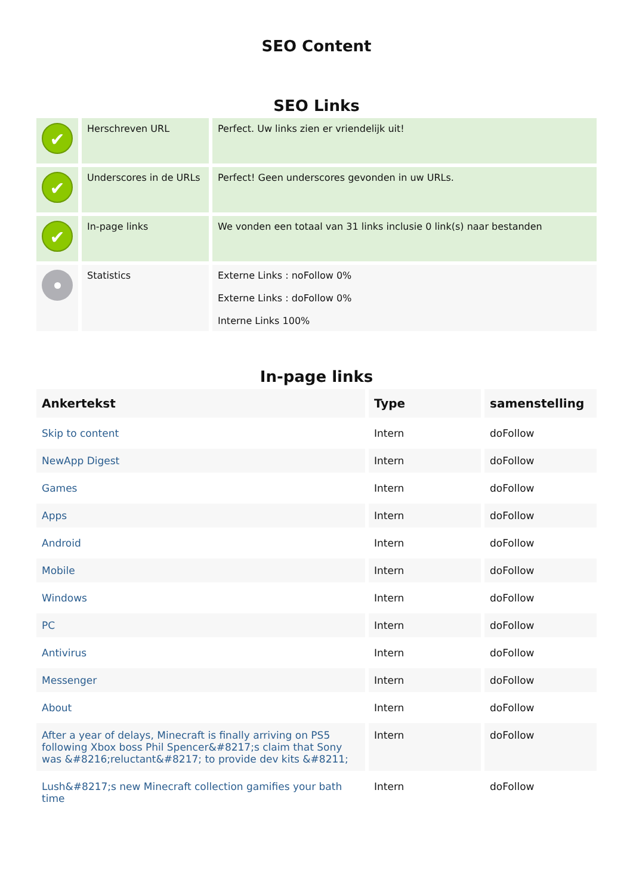SEO Content
SEO Links
| ✔ | Herschreven URL | Perfect. Uw links zien er vriendelijk uit! |
| ✔ | Underscores in de URLs | Perfect! Geen underscores gevonden in uw URLs. |
| ✔ | In-page links | We vonden een totaal van 31 links inclusie 0 link(s) naar bestanden |
| | Statistics | Externe Links : noFollow 0% Externe Links : doFollow 0% Interne Links 100% |
In-page links
| Ankertekst | Type | samenstelling |
| --- | --- | --- |
| Skip to content | Intern | doFollow |
| NewApp Digest | Intern | doFollow |
| Games | Intern | doFollow |
| Apps | Intern | doFollow |
| Android | Intern | doFollow |
| Mobile | Intern | doFollow |
| Windows | Intern | doFollow |
| PC | Intern | doFollow |
| Antivirus | Intern | doFollow |
| Messenger | Intern | doFollow |
| About | Intern | doFollow |
| After a year of delays, Minecraft is finally arriving on PS5 following Xbox boss Phil Spencer&#8217;s claim that Sony was &#8216;reluctant&#8217; to provide dev kits &#8211; | Intern | doFollow |
| Lush&#8217;s new Minecraft collection gamifies your bath time | Intern | doFollow |